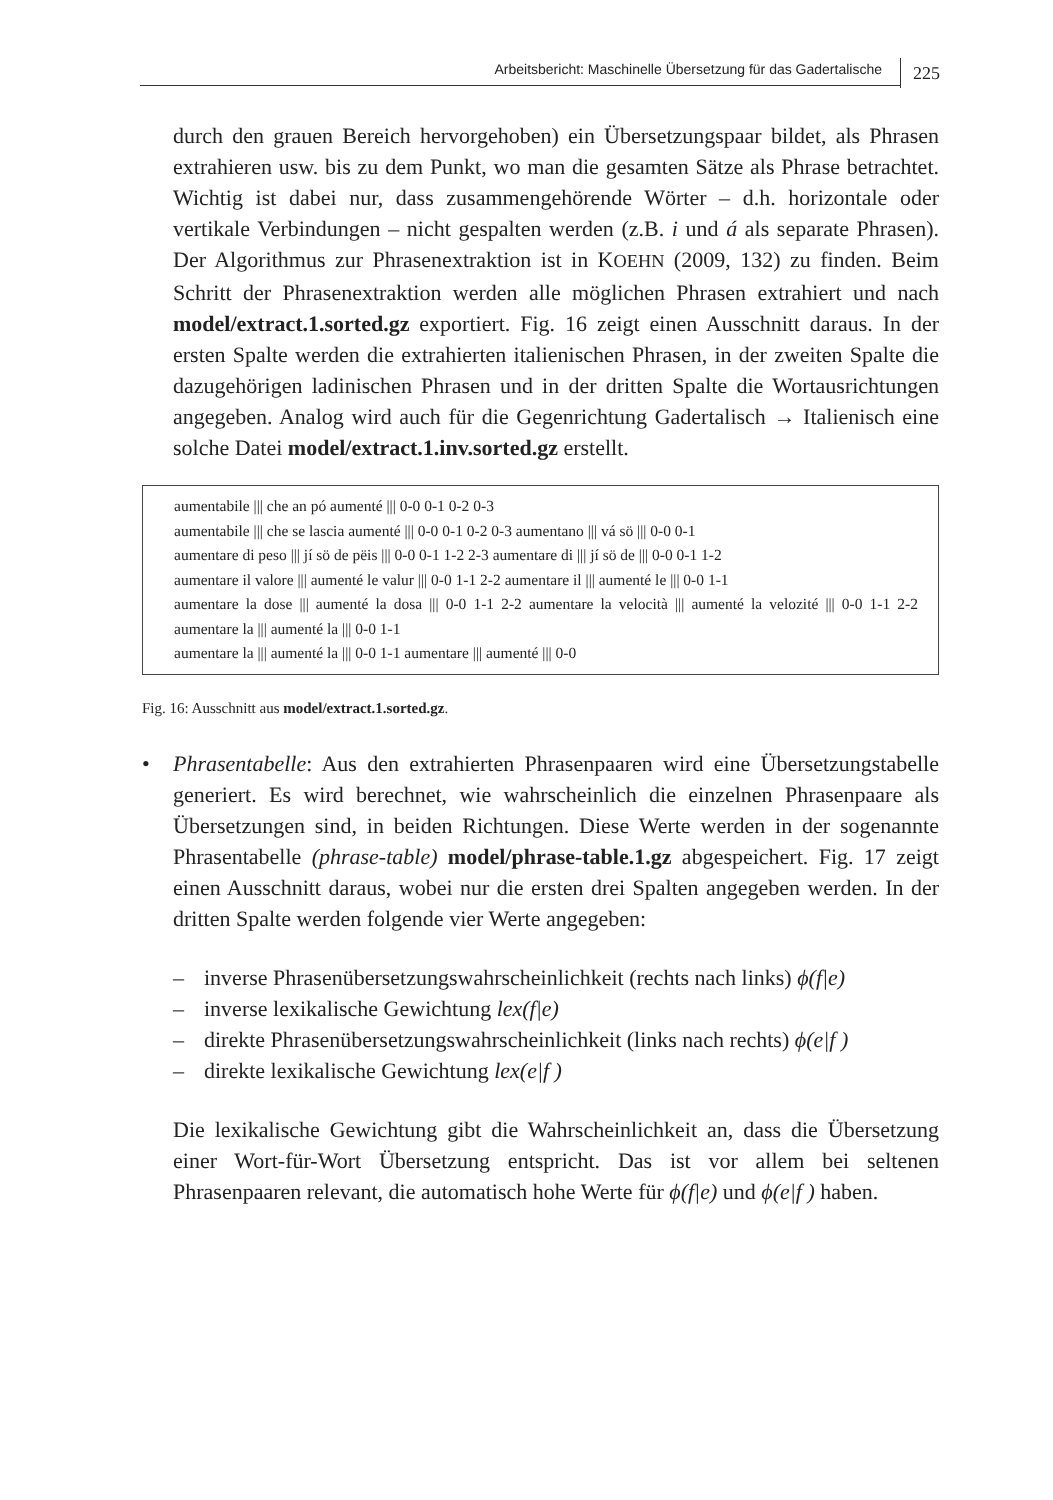Arbeitsbericht: Maschinelle Übersetzung für das Gadertalische
225
durch den grauen Bereich hervorgehoben) ein Übersetzungspaar bildet, als Phrasen extrahieren usw. bis zu dem Punkt, wo man die gesamten Sätze als Phrase betrachtet. Wichtig ist dabei nur, dass zusammengehörende Wörter – d.h. horizontale oder vertikale Verbindungen – nicht gespalten werden (z.B. i und á als separate Phrasen). Der Algorithmus zur Phrasenextraktion ist in KOEHN (2009, 132) zu finden. Beim Schritt der Phrasenextraktion werden alle möglichen Phrasen extrahiert und nach model/extract.1.sorted.gz exportiert. Fig. 16 zeigt einen Ausschnitt daraus. In der ersten Spalte werden die extrahierten italienischen Phrasen, in der zweiten Spalte die dazugehörigen ladinischen Phrasen und in der dritten Spalte die Wortausrichtungen angegeben. Analog wird auch für die Gegenrichtung Gadertalisch → Italienisch eine solche Datei model/extract.1.inv.sorted.gz erstellt.
aumentabile ||| che an pó aumenté ||| 0-0 0-1 0-2 0-3
aumentabile ||| che se lascia aumenté ||| 0-0 0-1 0-2 0-3 aumentano ||| vá sö ||| 0-0 0-1
aumentare di peso ||| jí sö de pëis ||| 0-0 0-1 1-2 2-3 aumentare di ||| jí sö de ||| 0-0 0-1 1-2
aumentare il valore ||| aumenté le valur ||| 0-0 1-1 2-2 aumentare il ||| aumenté le ||| 0-0 1-1
aumentare la dose ||| aumenté la dosa ||| 0-0 1-1 2-2 aumentare la velocità ||| aumenté la velozité ||| 0-0 1-1 2-2 aumentare la ||| aumenté la ||| 0-0 1-1
aumentare la ||| aumenté la ||| 0-0 1-1 aumentare ||| aumenté ||| 0-0
Fig. 16: Ausschnitt aus model/extract.1.sorted.gz.
• Phrasentabelle: Aus den extrahierten Phrasenpaaren wird eine Übersetzungstabelle generiert. Es wird berechnet, wie wahrscheinlich die einzelnen Phrasenpaare als Übersetzungen sind, in beiden Richtungen. Diese Werte werden in der sogenannte Phrasentabelle (phrase-table) model/phrase-table.1.gz abgespeichert. Fig. 17 zeigt einen Ausschnitt daraus, wobei nur die ersten drei Spalten angegeben werden. In der dritten Spalte werden folgende vier Werte angegeben:
– inverse Phrasenübersetzungswahrscheinlichkeit (rechts nach links) ϕ(f|e)
– inverse lexikalische Gewichtung lex(f|e)
– direkte Phrasenübersetzungswahrscheinlichkeit (links nach rechts) ϕ(e|f )
– direkte lexikalische Gewichtung lex(e|f )
Die lexikalische Gewichtung gibt die Wahrscheinlichkeit an, dass die Übersetzung einer Wort-für-Wort Übersetzung entspricht. Das ist vor allem bei seltenen Phrasenpaaren relevant, die automatisch hohe Werte für ϕ(f|e) und ϕ(e|f ) haben.